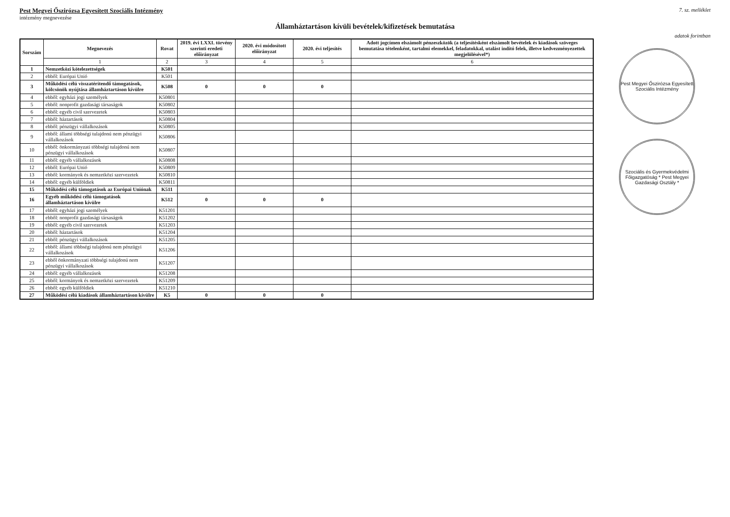Pest Megyei Őszirózsa Egyesített Szociális Intézmény
intézmény megnevezése
7. sz. melléklet
Államháztartáson kívüli bevételek/kifizetések bemutatása
adatok forintban
| Sorszám | Megnevezés | Rovat | 2019. évi LXXI. törvény szerinti eredeti előirányzat | 2020. évi módosított előirányzat | 2020. évi teljesítés | Adott jogcímen elszámolt pénzeszközök (a teljesítésként elszámolt bevételek és kiadások szöveges bemutatása tételenként, tartalmi elemekkel, feladatokkal, utalást indító felek, illetve kedvezményezettek megjelölésével*) |
| --- | --- | --- | --- | --- | --- | --- |
| | 1 | 2 | 3 | 4 | 5 | 6 |
| 1 | Nemzetközi kötelezettségek | K501 | | | | |
| 2 | ebből: Európai Unió | K501 | | | | |
| 3 | Működési célú visszatérítendő támogatások, kölcsönök nyújtása államháztartáson kívülre | K508 | 0 | 0 | 0 | |
| 4 | ebből: egyházi jogi személyek | K50801 | | | | |
| 5 | ebből: nonprofit gazdasági társaságok | K50802 | | | | |
| 6 | ebből: egyéb civil szervezetek | K50803 | | | | |
| 7 | ebből: háztartások | K50804 | | | | |
| 8 | ebből: pénzügyi vállalkozások | K50805 | | | | |
| 9 | ebből: állami többségi tulajdonú nem pénzügyi vállalkozások | K50806 | | | | |
| 10 | ebből: önkormányzati többségi tulajdonú nem pénzügyi vállalkozások | K50807 | | | | |
| 11 | ebből: egyéb vállalkozások | K50808 | | | | |
| 12 | ebből: Európai Unió | K50809 | | | | |
| 13 | ebből: kormányok és nemzetközi szervezetek | K50810 | | | | |
| 14 | ebből: egyéb külföldiek | K50811 | | | | |
| 15 | Működési célú támogatások az Európai Uniónak | K511 | | | | |
| 16 | Egyéb működési célú támogatások államháztartáson kívülre | K512 | 0 | 0 | 0 | |
| 17 | ebből: egyházi jogi személyek | K51201 | | | | |
| 18 | ebből: nonprofit gazdasági társaságok | K51202 | | | | |
| 19 | ebből: egyéb civil szervezetek | K51203 | | | | |
| 20 | ebből: háztartások | K51204 | | | | |
| 21 | ebből: pénzügyi vállalkozások | K51205 | | | | |
| 22 | ebből: állami többségi tulajdonú nem pénzügyi vállalkozások | K51206 | | | | |
| 23 | ebből önkormányzati többségi tulajdonú nem pénzügyi vállalkozások | K51207 | | | | |
| 24 | ebből: egyéb vállalkozások | K51208 | | | | |
| 25 | ebből: kormányok és nemzetközi szervezetek | K51209 | | | | |
| 26 | ebből: egyéb külföldiek | K51210 | | | | |
| 27 | Működési célú kiadások államháztartáson kívülre | K5 | 0 | 0 | 0 | |
Pest Megyei Őszirózsa Egyesített Szociális Intézmény
Szociális és Gyermekvédelmi Főigazgatóság * Pest Megyei Gazdasági Osztály *